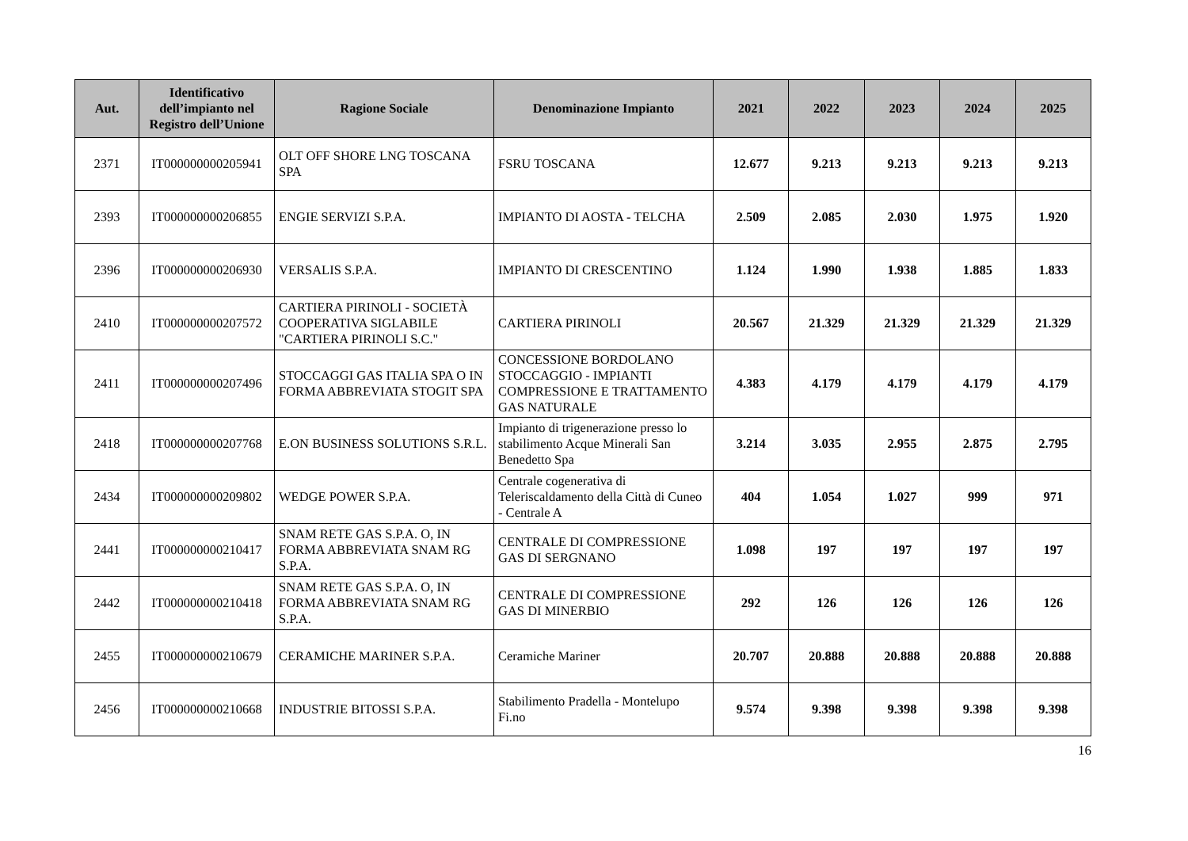| Aut. | Identificativo dell’impianto nel Registro dell’Unione | Ragione Sociale | Denominazione Impianto | 2021 | 2022 | 2023 | 2024 | 2025 |
| --- | --- | --- | --- | --- | --- | --- | --- | --- |
| 2371 | IT000000000205941 | OLT OFF SHORE LNG TOSCANA SPA | FSRU TOSCANA | 12.677 | 9.213 | 9.213 | 9.213 | 9.213 |
| 2393 | IT000000000206855 | ENGIE SERVIZI S.P.A. | IMPIANTO DI AOSTA - TELCHA | 2.509 | 2.085 | 2.030 | 1.975 | 1.920 |
| 2396 | IT000000000206930 | VERSALIS S.P.A. | IMPIANTO DI CRESCENTINO | 1.124 | 1.990 | 1.938 | 1.885 | 1.833 |
| 2410 | IT000000000207572 | CARTIERA PIRINOLI - SOCIETÀ COOPERATIVA SIGLABILE "CARTIERA PIRINOLI S.C." | CARTIERA PIRINOLI | 20.567 | 21.329 | 21.329 | 21.329 | 21.329 |
| 2411 | IT000000000207496 | STOCCAGGI GAS ITALIA SPA O IN FORMA ABBREVIATA STOGIT SPA | CONCESSIONE BORDOLANO STOCCAGGIO - IMPIANTI COMPRESSIONE E TRATTAMENTO GAS NATURALE | 4.383 | 4.179 | 4.179 | 4.179 | 4.179 |
| 2418 | IT000000000207768 | E.ON BUSINESS SOLUTIONS S.R.L. | Impianto di trigenerazione presso lo stabilimento Acque Minerali San Benedetto Spa | 3.214 | 3.035 | 2.955 | 2.875 | 2.795 |
| 2434 | IT000000000209802 | WEDGE POWER S.P.A. | Centrale cogenerativa di Teleriscaldamento della Città di Cuneo - Centrale A | 404 | 1.054 | 1.027 | 999 | 971 |
| 2441 | IT000000000210417 | SNAM RETE GAS S.P.A. O, IN FORMA ABBREVIATA SNAM RG S.P.A. | CENTRALE DI COMPRESSIONE GAS DI SERGNANO | 1.098 | 197 | 197 | 197 | 197 |
| 2442 | IT000000000210418 | SNAM RETE GAS S.P.A. O, IN FORMA ABBREVIATA SNAM RG S.P.A. | CENTRALE DI COMPRESSIONE GAS DI MINERBIO | 292 | 126 | 126 | 126 | 126 |
| 2455 | IT000000000210679 | CERAMICHE MARINER S.P.A. | Ceramiche Mariner | 20.707 | 20.888 | 20.888 | 20.888 | 20.888 |
| 2456 | IT000000000210668 | INDUSTRIE BITOSSI S.P.A. | Stabilimento Pradella - Montelupo Fi.no | 9.574 | 9.398 | 9.398 | 9.398 | 9.398 |
16